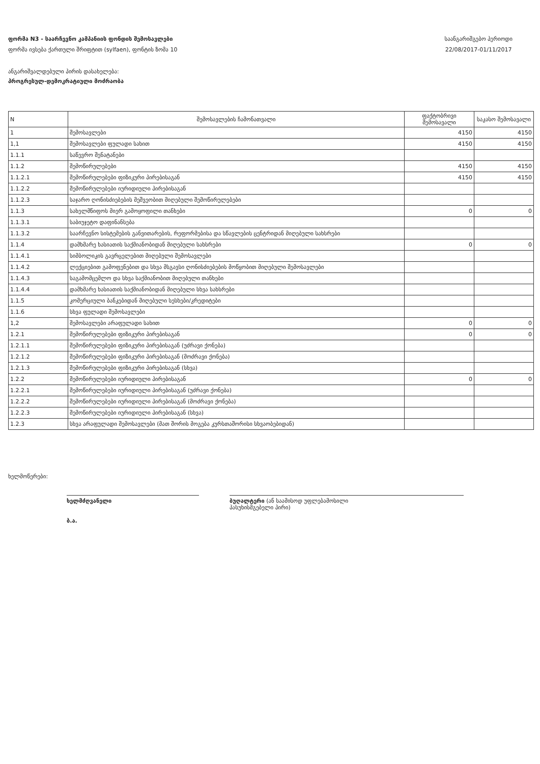ფორმა N3 - საარჩევნო კამპანიის ფონდის შემოსავლები
ფორმა ივსება ქართული შრიფტით (sylfaen), ფონტის ზომა 10
საანგარიშგებო პერიოდი
22/08/2017-01/11/2017
ანგარიშვალდებული პირის დასახელება:
პროგრესულ-დემოკრატიული მოძრაობა
| N | შემოსავლების ჩამონათვალი | ფაქტობრივი შემოსავალი | საკასო შემოსავალი |
| --- | --- | --- | --- |
| 1 | შემოსავლები | 4150 | 4150 |
| 1,1 | შემოსავლები ფულადი სახით | 4150 | 4150 |
| 1.1.1 | საწევრო შენატანები | | |
| 1.1.2 | შემოწირულებები | 4150 | 4150 |
| 1.1.2.1 | შემოწირულებები ფიზიკური პირებისაგან | 4150 | 4150 |
| 1.1.2.2 | შემოწირულებები იურიდიული პირებისაგან | | |
| 1.1.2.3 | საჯარო ღონისძიებების მეშვეობით მიღებული შემოწირულებები | | |
| 1.1.3 | სახელმწიფოს მიერ გამოყოფილი თანხები | 0 | 0 |
| 1.1.3.1 | საბიუჯეტო დაფინანსება | | |
| 1.1.3.2 | საარჩევნო სისტემების განვითარების, რეფორმებისა და სწავლების ცენტრიდან მიღებული სახსრები | | |
| 1.1.4 | დამხმარე ხასიათის საქმიანობიდან მიღებული სახსრები | 0 | 0 |
| 1.1.4.1 | სიმბოლიკის გავრცელებით მიღებული შემოსავლები | | |
| 1.1.4.2 | ლექციებით გამოფენებით და სხვა მსგავსი ღონისძიებების მოწყობით მიღებული შემოსავლები | | |
| 1.1.4.3 | საგამომცემლო და სხვა საქმიანობით მიღებული თანხები | | |
| 1.1.4.4 | დამხმარე ხასიათის საქმიანობიდან მიღებული სხვა სახსრები | | |
| 1.1.5 | კომერციული ბანკებიდან მიღებული სესხები/კრედიტები | | |
| 1.1.6 | სხვა ფულადი შემოსავლები | | |
| 1,2 | შემოსავლები არაფულადი სახით | 0 | 0 |
| 1.2.1 | შემოწირულებები ფიზიკური პირებისაგან | 0 | 0 |
| 1.2.1.1 | შემოწირულებები ფიზიკური პირებისაგან (უძრავი ქონება) | | |
| 1.2.1.2 | შემოწირულებები ფიზიკური პირებისაგან (მოძრავი ქონება) | | |
| 1.2.1.3 | შემოწირულებები ფიზიკური პირებისაგან (სხვა) | | |
| 1.2.2 | შემოწირულებები იურიდიული პირებისაგან | 0 | 0 |
| 1.2.2.1 | შემოწირულებები იურიდიული პირებისაგან (უძრავი ქონება) | | |
| 1.2.2.2 | შემოწირულებები იურიდიული პირებისაგან (მოძრავი ქონება) | | |
| 1.2.2.3 | შემოწირულებები იურიდიული პირებისაგან (სხვა) | | |
| 1.2.3 | სხვა არაფულადი შემოსავლები (მათ შორის მოგება კურსთაშორისი სხვაობებიდან) | | |
ხელმოწერები:
ხელმძღვანელი
ბ.ა.
ბუღალტერი (ან საამისოდ უფლებამოსილი
პასუხისმგებელი პირი)